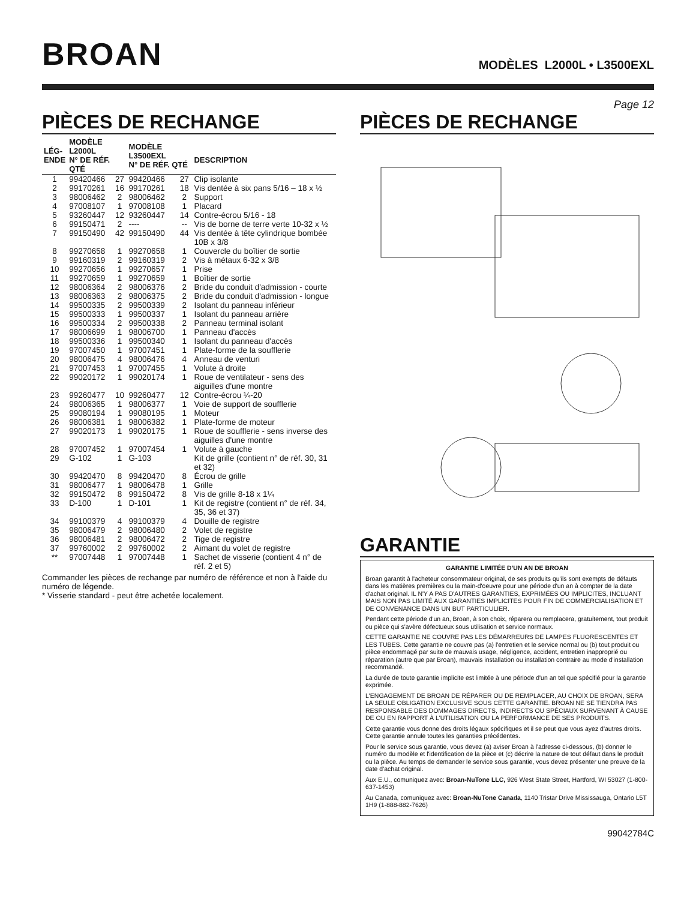BROAN
MODÈLES L2000L • L3500EXL
Page 12
PIÈCES DE RECHANGE
| LÉG- ENDE | MODÈLE L2000L N° DE RÉF. QTÉ | | MODÈLE L3500EXL N° DE RÉF. QTÉ | | DESCRIPTION |
| --- | --- | --- | --- | --- | --- |
| 1 | 99420466 | 27 | 99420466 | 27 | Clip isolante |
| 2 | 99170261 | 16 | 99170261 | 18 | Vis dentée à six pans 5/16 – 18 x ½ |
| 3 | 98006462 | 2 | 98006462 | 2 | Support |
| 4 | 97008107 | 1 | 97008108 | 1 | Placard |
| 5 | 93260447 | 12 | 93260447 | 14 | Contre-écrou 5/16 - 18 |
| 6 | 99150471 | 2 | ---- | -- | Vis de borne de terre verte 10-32 x ½ |
| 7 | 99150490 | 42 | 99150490 | 44 | Vis dentée à tête cylindrique bombée 10B x 3/8 |
| 8 | 99270658 | 1 | 99270658 | 1 | Couvercle du boîtier de sortie |
| 9 | 99160319 | 2 | 99160319 | 2 | Vis à métaux 6-32 x 3/8 |
| 10 | 99270656 | 1 | 99270657 | 1 | Prise |
| 11 | 99270659 | 1 | 99270659 | 1 | Boîtier de sortie |
| 12 | 98006364 | 2 | 98006376 | 2 | Bride du conduit d'admission - courte |
| 13 | 98006363 | 2 | 98006375 | 2 | Bride du conduit d'admission - longue |
| 14 | 99500335 | 2 | 99500339 | 2 | Isolant du panneau inférieur |
| 15 | 99500333 | 1 | 99500337 | 1 | Isolant du panneau arrière |
| 16 | 99500334 | 2 | 99500338 | 2 | Panneau terminal isolant |
| 17 | 98006699 | 1 | 98006700 | 1 | Panneau d'accès |
| 18 | 99500336 | 1 | 99500340 | 1 | Isolant du panneau d'accès |
| 19 | 97007450 | 1 | 97007451 | 1 | Plate-forme de la soufflerie |
| 20 | 98006475 | 4 | 98006476 | 4 | Anneau de venturi |
| 21 | 97007453 | 1 | 97007455 | 1 | Volute à droite |
| 22 | 99020172 | 1 | 99020174 | 1 | Roue de ventilateur - sens des aiguilles d'une montre |
| 23 | 99260477 | 10 | 99260477 | 12 | Contre-écrou ¼-20 |
| 24 | 98006365 | 1 | 98006377 | 1 | Voie de support de soufflerie |
| 25 | 99080194 | 1 | 99080195 | 1 | Moteur |
| 26 | 98006381 | 1 | 98006382 | 1 | Plate-forme de moteur |
| 27 | 99020173 | 1 | 99020175 | 1 | Roue de soufflerie - sens inverse des aiguilles d'une montre |
| 28 | 97007452 | 1 | 97007454 | 1 | Volute à gauche |
| 29 | G-102 | 1 | G-103 | | Kit de grille (contient n° de réf. 30, 31 et 32) |
| 30 | 99420470 | 8 | 99420470 | 8 | Écrou de grille |
| 31 | 98006477 | 1 | 98006478 | 1 | Grille |
| 32 | 99150472 | 8 | 99150472 | 8 | Vis de grille 8-18 x 1¼ |
| 33 | D-100 | 1 | D-101 | 1 | Kit de registre (contient n° de réf. 34, 35, 36 et 37) |
| 34 | 99100379 | 4 | 99100379 | 4 | Douille de registre |
| 35 | 98006479 | 2 | 98006480 | 2 | Volet de registre |
| 36 | 98006481 | 2 | 98006472 | 2 | Tige de registre |
| 37 | 99760002 | 2 | 99760002 | 2 | Aimant du volet de registre |
| ** | 97007448 | 1 | 97007448 | 1 | Sachet de visserie (contient 4 n° de réf. 2 et 5) |
Commander les pièces de rechange par numéro de référence et non à l'aide du numéro de légende.
* Visserie standard - peut être achetée localement.
PIÈCES DE RECHANGE
GARANTIE
GARANTIE LIMITÉE D'UN AN DE BROAN
Broan garantit à l'acheteur consommateur original, de ses produits qu'ils sont exempts de défauts dans les matières premières ou la main-d'oeuvre pour une période d'un an à compter de la date d'achat original. IL N'Y A PAS D'AUTRES GARANTIES, EXPRIMÉES OU IMPLICITES, INCLUANT MAIS NON PAS LIMITÉ AUX GARANTIES IMPLICITES POUR FIN DE COMMERCIALISATION ET DE CONVENANCE DANS UN BUT PARTICULIER.
Pendant cette période d'un an, Broan, à son choix, réparera ou remplacera, gratuitement, tout produit ou pièce qui s'avère défectueux sous utilisation et service normaux.
CETTE GARANTIE NE COUVRE PAS LES DÉMARREURS DE LAMPES FLUORESCENTES ET LES TUBES. Cette garantie ne couvre pas (a) l'entretien et le service normal ou (b) tout produit ou pièce endommagé par suite de mauvais usage, négligence, accident, entretien inapproprié ou réparation (autre que par Broan), mauvais installation ou installation contraire au mode d'installation recommandé.
La durée de toute garantie implicite est limitée à une période d'un an tel que spécifié pour la garantie exprimée.
L'ENGAGEMENT DE BROAN DE RÉPARER OU DE REMPLACER, AU CHOIX DE BROAN, SERA LA SEULE OBLIGATION EXCLUSIVE SOUS CETTE GARANTIE. BROAN NE SE TIENDRA PAS RESPONSABLE DES DOMMAGES DIRECTS, INDIRECTS OU SPÉCIAUX SURVENANT À CAUSE DE OU EN RAPPORT À L'UTILISATION OU LA PERFORMANCE DE SES PRODUITS.
Cette garantie vous donne des droits légaux spécifiques et il se peut que vous ayez d'autres droits. Cette garantie annule toutes les garanties précédentes.
Pour le service sous garantie, vous devez (a) aviser Broan à l'adresse ci-dessous, (b) donner le numéro du modèle et l'identification de la pièce et (c) décrire la nature de tout défaut dans le produit ou la pièce. Au temps de demander le service sous garantie, vous devez présenter une preuve de la date d'achat original.
Aux E.U., comuniquez avec: Broan-NuTone LLC, 926 West State Street, Hartford, WI 53027 (1-800-637-1453)
Au Canada, comuniquez avec: Broan-NuTone Canada, 1140 Tristar Drive Mississauga, Ontario L5T 1H9 (1-888-882-7626)
99042784C